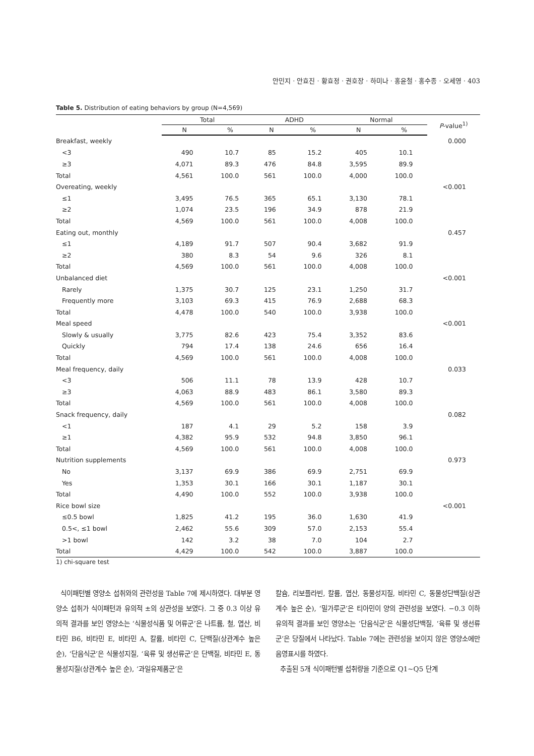안민지 · 안효진 · 황효정 · 권호장 · 하미나 · 홍윤철 · 홍수종 · 오세영 · 403
Table 5. Distribution of eating behaviors by group (N=4,569)
| | Total | | ADHD | | Normal | | P -value<sup>1)</sup> |
| --- | --- | --- | --- | --- | --- | --- | --- |
| | N | % | N | % | N | % | |
| Breakfast, weekly | | | | | | | 0.000 |
| <3 | 490 | 10.7 | 85 | 15.2 | 405 | 10.1 | |
| ≥3 | 4,071 | 89.3 | 476 | 84.8 | 3,595 | 89.9 | |
| Total | 4,561 | 100.0 | 561 | 100.0 | 4,000 | 100.0 | |
| Overeating, weekly | | | | | | | <0.001 |
| ≤1 | 3,495 | 76.5 | 365 | 65.1 | 3,130 | 78.1 | |
| ≥2 | 1,074 | 23.5 | 196 | 34.9 | 878 | 21.9 | |
| Total | 4,569 | 100.0 | 561 | 100.0 | 4,008 | 100.0 | |
| Eating out, monthly | | | | | | | 0.457 |
| ≤1 | 4,189 | 91.7 | 507 | 90.4 | 3,682 | 91.9 | |
| ≥2 | 380 | 8.3 | 54 | 9.6 | 326 | 8.1 | |
| Total | 4,569 | 100.0 | 561 | 100.0 | 4,008 | 100.0 | |
| Unbalanced diet | | | | | | | <0.001 |
| Rarely | 1,375 | 30.7 | 125 | 23.1 | 1,250 | 31.7 | |
| Frequently more | 3,103 | 69.3 | 415 | 76.9 | 2,688 | 68.3 | |
| Total | 4,478 | 100.0 | 540 | 100.0 | 3,938 | 100.0 | |
| Meal speed | | | | | | | <0.001 |
| Slowly & usually | 3,775 | 82.6 | 423 | 75.4 | 3,352 | 83.6 | |
| Quickly | 794 | 17.4 | 138 | 24.6 | 656 | 16.4 | |
| Total | 4,569 | 100.0 | 561 | 100.0 | 4,008 | 100.0 | |
| Meal frequency, daily | | | | | | | 0.033 |
| <3 | 506 | 11.1 | 78 | 13.9 | 428 | 10.7 | |
| ≥3 | 4,063 | 88.9 | 483 | 86.1 | 3,580 | 89.3 | |
| Total | 4,569 | 100.0 | 561 | 100.0 | 4,008 | 100.0 | |
| Snack frequency, daily | | | | | | | 0.082 |
| <1 | 187 | 4.1 | 29 | 5.2 | 158 | 3.9 | |
| ≥1 | 4,382 | 95.9 | 532 | 94.8 | 3,850 | 96.1 | |
| Total | 4,569 | 100.0 | 561 | 100.0 | 4,008 | 100.0 | |
| Nutrition supplements | | | | | | | 0.973 |
| No | 3,137 | 69.9 | 386 | 69.9 | 2,751 | 69.9 | |
| Yes | 1,353 | 30.1 | 166 | 30.1 | 1,187 | 30.1 | |
| Total | 4,490 | 100.0 | 552 | 100.0 | 3,938 | 100.0 | |
| Rice bowl size | | | | | | | <0.001 |
| ≤0.5 bowl | 1,825 | 41.2 | 195 | 36.0 | 1,630 | 41.9 | |
| 0.5<, ≤1 bowl | 2,462 | 55.6 | 309 | 57.0 | 2,153 | 55.4 | |
| >1 bowl | 142 | 3.2 | 38 | 7.0 | 104 | 2.7 | |
| Total | 4,429 | 100.0 | 542 | 100.0 | 3,887 | 100.0 | |
1) chi-square test
식이패턴별 영양소 섭취와의 관련성을 Table 7에 제시하였다. 대부분 영양소 섭취가 식이패턴과 유의적 ±의 상관성을 보였다. 그 중 0.3 이상 유의적 결과를 보인 영양소는 ‘식물성식품 및 어류군’은 나트륨, 철, 엽산, 비타민 B6, 비타민 E, 비타민 A, 칼륨, 비타민 C, 단백질(상관계수 높은 순), ‘단음식군’은 식물성지질, ‘육류 및 생선류군’은 단백질, 비타민 E, 동물성지질(상관계수 높은 순), ‘과일유제품군’은
칼슘, 리보플라빈, 칼륨, 엽산, 동물성지질, 비타민 C, 동물성단백질(상관계수 높은 순), ‘밀가루군’은 티아민이 양의 관련성을 보였다. −0.3 이하 유의적 결과를 보인 영양소는 ‘단음식군’은 식물성단백질, ‘육류 및 생선류군’은 당질에서 나타났다. Table 7에는 관련성을 보이지 않은 영양소에만 음영표시를 하였다.
추출된 5개 식이패턴별 섭취량을 기준으로 Q1~Q5 단계